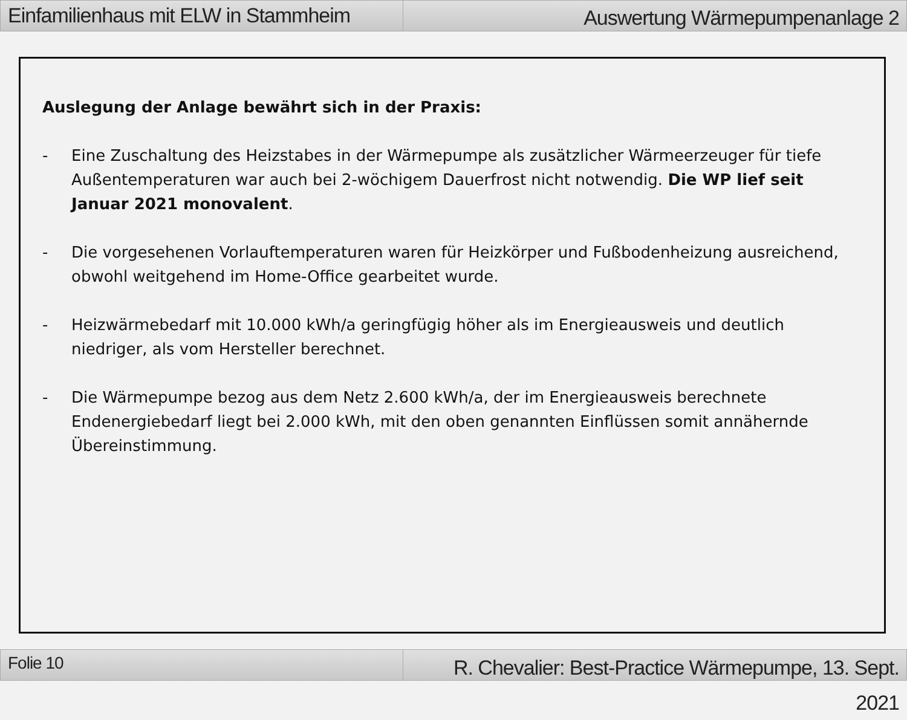Einfamilienhaus mit ELW in Stammheim
Auswertung Wärmepumpenanlage 2
Auslegung der Anlage bewährt sich in der Praxis:
- Eine Zuschaltung des Heizstabes in der Wärmepumpe als zusätzlicher Wärmeerzeuger für tiefe Außentemperaturen war auch bei 2-wöchigem Dauerfrost nicht notwendig. Die WP lief seit Januar 2021 monovalent.
- Die vorgesehenen Vorlauftemperaturen waren für Heizkörper und Fußbodenheizung ausreichend, obwohl weitgehend im Home-Office gearbeitet wurde.
- Heizwärmebedarf mit 10.000 kWh/a geringfügig höher als im Energieausweis und deutlich niedriger, als vom Hersteller berechnet.
- Die Wärmepumpe bezog aus dem Netz 2.600 kWh/a, der im Energieausweis berechnete Endenergiebedarf liegt bei 2.000 kWh, mit den oben genannten Einflüssen somit annähernde Übereinstimmung.
Folie 10
R. Chevalier: Best-Practice Wärmepumpe, 13. Sept. 2021